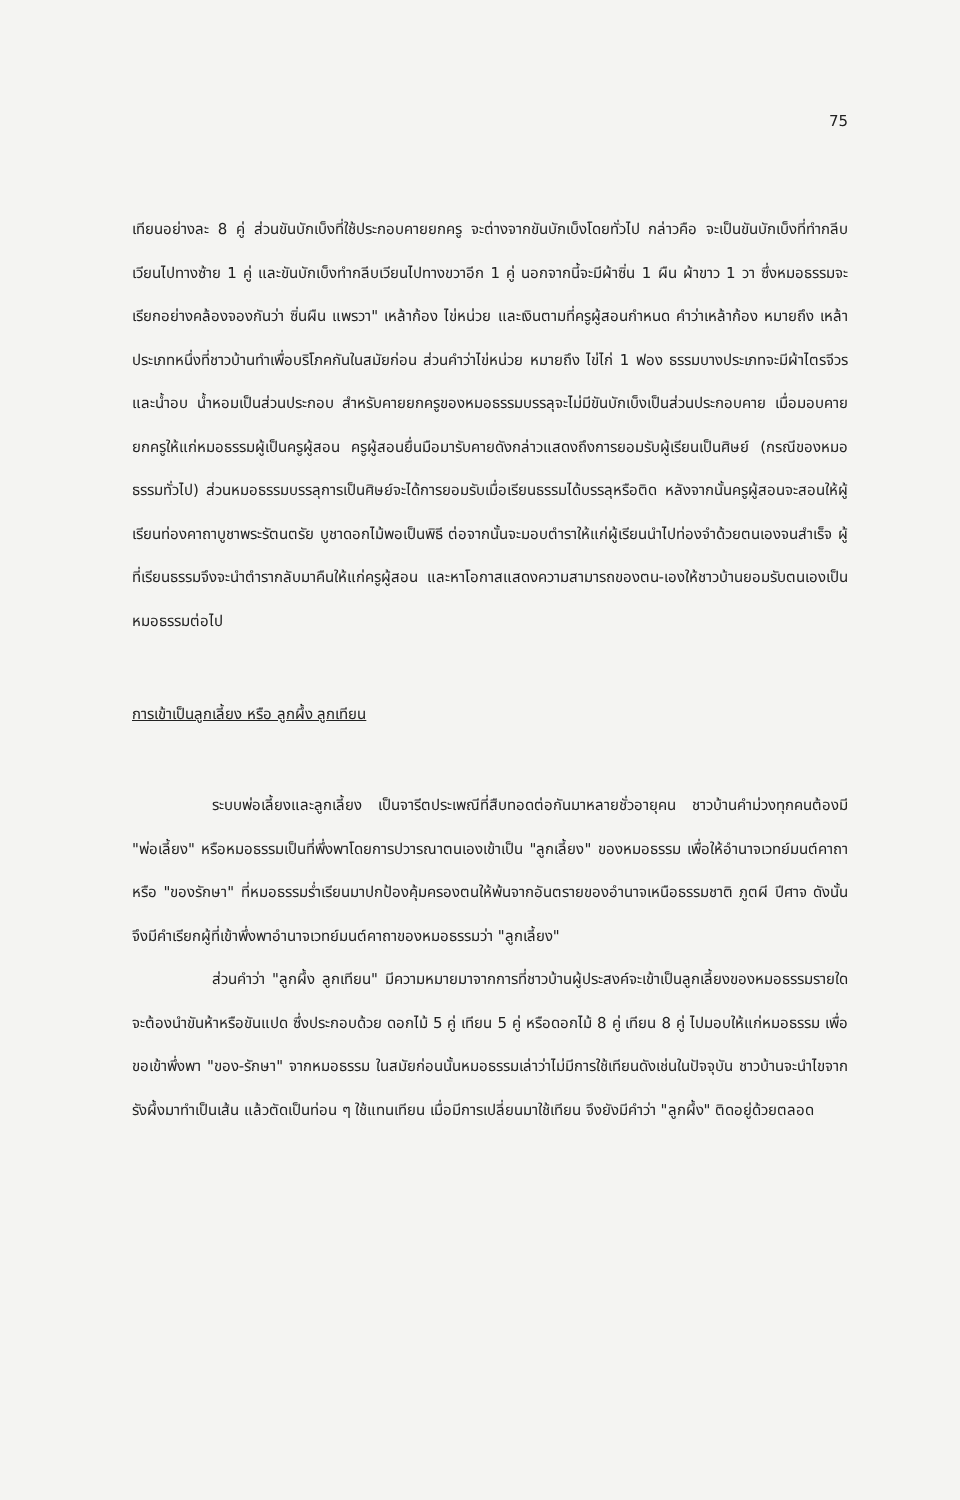75
เทียนอย่างละ 8 คู่ ส่วนขันบักเบ็งที่ใช้ประกอบคายยกครู จะต่างจากขันบักเบ็งโดยทั่วไป กล่าวคือ จะเป็นขันบักเบ็งที่ทำกลีบเวียนไปทางซ้าย 1 คู่ และขันบักเบ็งทำกลีบเวียนไปทางขวาอีก 1 คู่ นอกจากนี้จะมีผ้าซิ่น 1 ผืน ผ้าขาว 1 วา ซึ่งหมอธรรมจะเรียกอย่างคล้องจองกันว่า ซิ่นผืน แพรวา" เหล้าก้อง ไข่หน่วย และเงินตามที่ครูผู้สอนกำหนด คำว่าเหล้าก้อง หมายถึง เหล้าประเภทหนึ่งที่ชาวบ้านทำเพื่อบริโภคกันในสมัยก่อน ส่วนคำว่าไข่หน่วย หมายถึง ไข่ไก่ 1 ฟอง ธรรมบางประเภทจะมีผ้าไตรจีวร และน้ำอบ น้ำหอมเป็นส่วนประกอบ สำหรับคายยกครูของหมอธรรมบรรลุจะไม่มีขันบักเบ็งเป็นส่วนประกอบคาย เมื่อมอบคายยกครูให้แก่หมอธรรมผู้เป็นครูผู้สอน ครูผู้สอนยื่นมือมารับคายดังกล่าวแสดงถึงการยอมรับผู้เรียนเป็นศิษย์ (กรณีของหมอธรรมทั่วไป) ส่วนหมอธรรมบรรลุการเป็นศิษย์จะได้การยอมรับเมื่อเรียนธรรมได้บรรลุหรือติด หลังจากนั้นครูผู้สอนจะสอนให้ผู้เรียนท่องคาถาบูชาพระรัตนตรัย บูชาดอกไม้พอเป็นพิธี ต่อจากนั้นจะมอบตำราให้แก่ผู้เรียนนำไปท่องจำด้วยตนเองจนสำเร็จ ผู้ที่เรียนธรรมจึงจะนำตำรากลับมาคืนให้แก่ครูผู้สอน และหาโอกาสแสดงความสามารถของตน-เองให้ชาวบ้านยอมรับตนเองเป็นหมอธรรมต่อไป
การเข้าเป็นลูกเลี้ยง หรือ ลูกผึ้ง ลูกเทียน
ระบบพ่อเลี้ยงและลูกเลี้ยง เป็นจารีตประเพณีที่สืบทอดต่อกันมาหลายชั่วอายุคน ชาวบ้านคำม่วงทุกคนต้องมี "พ่อเลี้ยง" หรือหมอธรรมเป็นที่พึ่งพาโดยการปวารณาตนเองเข้าเป็น "ลูกเลี้ยง" ของหมอธรรม เพื่อให้อำนาจเวทย์มนต์คาถาหรือ "ของรักษา" ที่หมอธรรมร่ำเรียนมาปกป้องคุ้มครองตนให้พ้นจากอันตรายของอำนาจเหนือธรรมชาติ ภูตผี ปีศาจ ดังนั้นจึงมีคำเรียกผู้ที่เข้าพึ่งพาอำนาจเวทย์มนต์คาถาของหมอธรรมว่า "ลูกเลี้ยง"
ส่วนคำว่า "ลูกผึ้ง ลูกเทียน" มีความหมายมาจากการที่ชาวบ้านผู้ประสงค์จะเข้าเป็นลูกเลี้ยงของหมอธรรมรายใด จะต้องนำขันห้าหรือขันแปด ซึ่งประกอบด้วย ดอกไม้ 5 คู่ เทียน 5 คู่ หรือดอกไม้ 8 คู่ เทียน 8 คู่ ไปมอบให้แก่หมอธรรม เพื่อขอเข้าพึ่งพา "ของ-รักษา" จากหมอธรรม ในสมัยก่อนนั้นหมอธรรมเล่าว่าไม่มีการใช้เทียนดังเช่นในปัจจุบัน ชาวบ้านจะนำไขจากรังผึ้งมาทำเป็นเส้น แล้วตัดเป็นท่อน ๆ ใช้แทนเทียน เมื่อมีการเปลี่ยนมาใช้เทียน จึงยังมีคำว่า "ลูกผึ้ง" ติดอยู่ด้วยตลอด